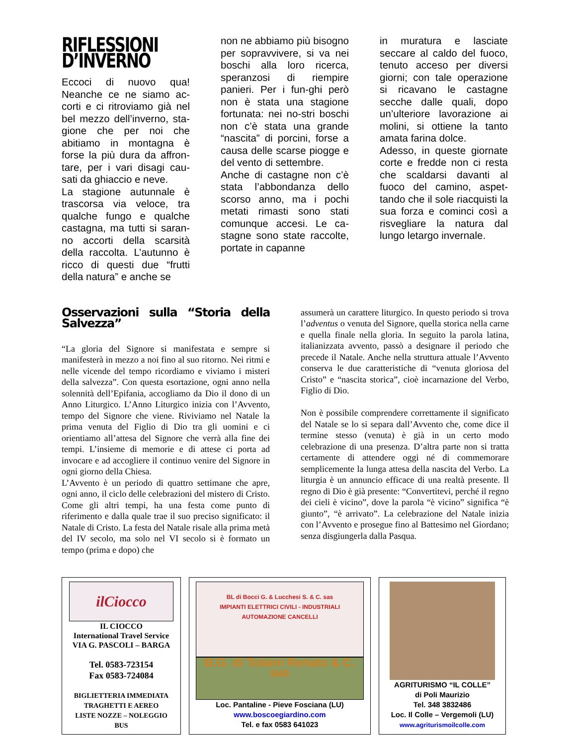RIFLESSIONI D’INVERNO
Eccoci di nuovo qua! Neanche ce ne siamo ac-corti e ci ritroviamo già nel bel mezzo dell’inverno, sta-gione che per noi che abitiamo in montagna è forse la più dura da affron-tare, per i vari disagi cau-sati da ghiaccio e neve.
La stagione autunnale è trascorsa via veloce, tra qualche fungo e qualche castagna, ma tutti si saran-no accorti della scarsità della raccolta. L’autunno è ricco di questi due “frutti della natura” e anche se
non ne abbiamo più bisogno per sopravvivere, si va nei boschi alla loro ricerca, speranzosi di riempire panieri. Per i fun-ghi però non è stata una stagione fortunata: nei no-stri boschi non c’è stata una grande “nascita” di porcini, forse a causa delle scarse piogge e del vento di settembre.
Anche di castagne non c’è stata l’abbondanza dello scorso anno, ma i pochi metati rimasti sono stati comunque accesi. Le ca-stagne sono state raccolte, portate in capanne
in muratura e lasciate seccare al caldo del fuoco, tenuto acceso per diversi giorni; con tale operazione si ricavano le castagne secche dalle quali, dopo un’ulteriore lavorazione ai molini, si ottiene la tanto amata farina dolce.
Adesso, in queste giornate corte e fredde non ci resta che scaldarsi davanti al fuoco del camino, aspet-tando che il sole riacquisti la sua forza e cominci così a risvegliare la natura dal lungo letargo invernale.
Osservazioni sulla “Storia della Salvezza”
“La gloria del Signore si manifestata e sempre si manifesterà in mezzo a noi fino al suo ritorno. Nei ritmi e nelle vicende del tempo ricordiamo e viviamo i misteri della salvezza”. Con questa esortazione, ogni anno nella solennità dell’Epifania, accogliamo da Dio il dono di un Anno Liturgico. L’Anno Liturgico inizia con l’Avvento, tempo del Signore che viene. Riviviamo nel Natale la prima venuta del Figlio di Dio tra gli uomini e ci orientiamo all’attesa del Signore che verrà alla fine dei tempi. L’insieme di memorie e di attese ci porta ad invocare e ad accogliere il continuo venire del Signore in ogni giorno della Chiesa.
L’Avvento è un periodo di quattro settimane che apre, ogni anno, il ciclo delle celebrazioni del mistero di Cristo. Come gli altri tempi, ha una festa come punto di riferimento e dalla quale trae il suo preciso significato: il Natale di Cristo. La festa del Natale risale alla prima metà del IV secolo, ma solo nel VI secolo si è formato un tempo (prima e dopo) che
assumerà un carattere liturgico. In questo periodo si trova l’adventus o venuta del Signore, quella storica nella carne e quella finale nella gloria. In seguito la parola latina, italianizzata avvento, passò a designare il periodo che precede il Natale. Anche nella struttura attuale l’Avvento conserva le due caratteristiche di “venuta gloriosa del Cristo” e “nascita storica”, cioè incarnazione del Verbo, Figlio di Dio.
Non è possibile comprendere correttamente il significato del Natale se lo si separa dall’Avvento che, come dice il termine stesso (venuta) è già in un certo modo celebrazione di una presenza. D’altra parte non si tratta certamente di attendere oggi né di commemorare semplicemente la lunga attesa della nascita del Verbo. La liturgia è un annuncio efficace di una realtà presente. Il regno di Dio è già presente: “Convertitevi, perché il regno dei cieli è vicino”, dove la parola “è vicino” significa “è giunto”, “è arrivato”. La celebrazione del Natale inizia con l’Avvento e prosegue fino al Battesimo nel Giordano; senza disgiungerla dalla Pasqua.
ilCiocco
IL CIOCCO
International Travel Service
VIA G. PASCOLI – BARGA
Tel. 0583-723154
Fax 0583-724084
BIGLIETTERIA IMMEDIATA
TRAGHETTI E AEREO
LISTE NOZZE – NOLEGGIO
BUS
BL di Bocci G. & Lucchesi S. & C. sas
IMPIANTI ELETTRICI CIVILI - INDUSTRIALI
AUTOMAZIONE CANCELLI
B.G. di Tolaini Renato & C. sas
Loc. Pantaline - Pieve Fosciana (LU)
www.boscoegiardino.com
Tel. e fax 0583 641023
AGRITURISMO “IL COLLE”
di Poli Maurizio
Tel. 348 3832486
Loc. Il Colle – Vergemoli (LU)
www.agriturismoilcolle.com